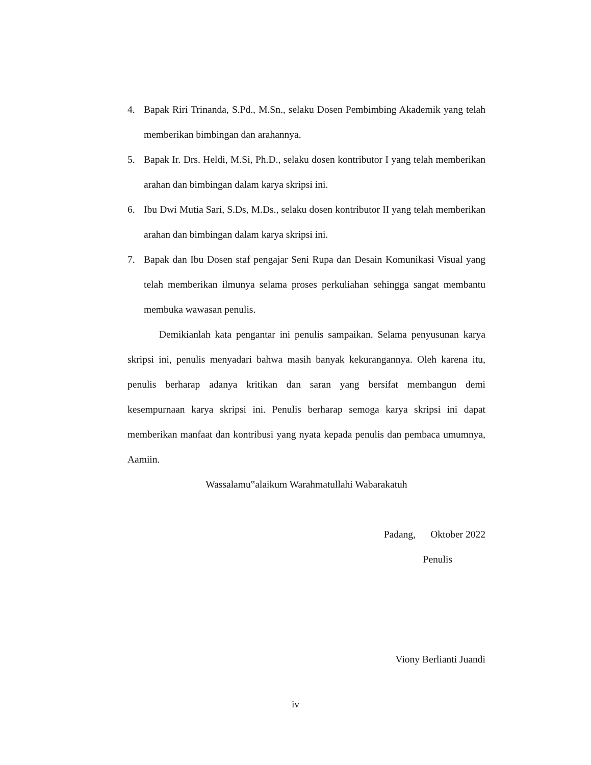4. Bapak Riri Trinanda, S.Pd., M.Sn., selaku Dosen Pembimbing Akademik yang telah memberikan bimbingan dan arahannya.
5. Bapak Ir. Drs. Heldi, M.Si, Ph.D., selaku dosen kontributor I yang telah memberikan arahan dan bimbingan dalam karya skripsi ini.
6. Ibu Dwi Mutia Sari, S.Ds, M.Ds., selaku dosen kontributor II yang telah memberikan arahan dan bimbingan dalam karya skripsi ini.
7. Bapak dan Ibu Dosen staf pengajar Seni Rupa dan Desain Komunikasi Visual yang telah memberikan ilmunya selama proses perkuliahan sehingga sangat membantu membuka wawasan penulis.
Demikianlah kata pengantar ini penulis sampaikan. Selama penyusunan karya skripsi ini, penulis menyadari bahwa masih banyak kekurangannya. Oleh karena itu, penulis berharap adanya kritikan dan saran yang bersifat membangun demi kesempurnaan karya skripsi ini. Penulis berharap semoga karya skripsi ini dapat memberikan manfaat dan kontribusi yang nyata kepada penulis dan pembaca umumnya, Aamiin.
Wassalamu‟alaikum Warahmatullahi Wabarakatuh
Padang, Oktober 2022
Penulis
Viony Berlianti Juandi
iv